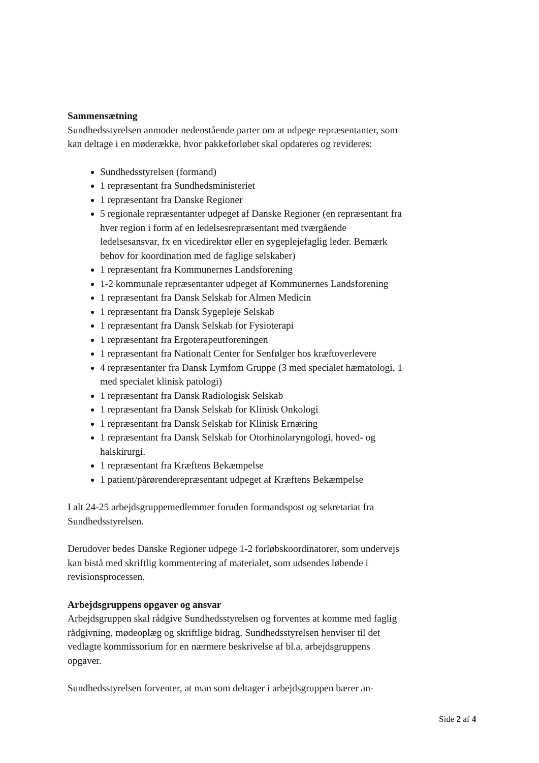Sammensætning
Sundhedsstyrelsen anmoder nedenstående parter om at udpege repræsentanter, som kan deltage i en møderække, hvor pakkeforløbet skal opdateres og revideres:
Sundhedsstyrelsen (formand)
1 repræsentant fra Sundhedsministeriet
1 repræsentant fra Danske Regioner
5 regionale repræsentanter udpeget af Danske Regioner (en repræsentant fra hver region i form af en ledelsesrepræsentant med tværgående ledelsesansvar, fx en vicedirektør eller en sygeplejefaglig leder. Bemærk behov for koordination med de faglige selskaber)
1 repræsentant fra Kommunernes Landsforening
1-2 kommunale repræsentanter udpeget af Kommunernes Landsforening
1 repræsentant fra Dansk Selskab for Almen Medicin
1 repræsentant fra Dansk Sygepleje Selskab
1 repræsentant fra Dansk Selskab for Fysioterapi
1 repræsentant fra Ergoterapeutforeningen
1 repræsentant fra Nationalt Center for Senfølger hos kræftoverlevere
4 repræsentanter fra Dansk Lymfom Gruppe (3 med specialet hæmatologi, 1 med specialet klinisk patologi)
1 repræsentant fra Dansk Radiologisk Selskab
1 repræsentant fra Dansk Selskab for Klinisk Onkologi
1 repræsentant fra Dansk Selskab for Klinisk Ernæring
1 repræsentant fra Dansk Selskab for Otorhinolaryngologi, hoved- og halskirurgi.
1 repræsentant fra Kræftens Bekæmpelse
1 patient/pårørenderepræsentant udpeget af Kræftens Bekæmpelse
I alt 24-25 arbejdsgruppemedlemmer foruden formandspost og sekretariat fra Sundhedsstyrelsen.
Derudover bedes Danske Regioner udpege 1-2 forløbskoordinatorer, som undervejs kan bistå med skriftlig kommentering af materialet, som udsendes løbende i revisionsprocessen.
Arbejdsgruppens opgaver og ansvar
Arbejdsgruppen skal rådgive Sundhedsstyrelsen og forventes at komme med faglig rådgivning, mødeoplæg og skriftlige bidrag. Sundhedsstyrelsen henviser til det vedlagte kommissorium for en nærmere beskrivelse af bl.a. arbejdsgruppens opgaver.
Sundhedsstyrelsen forventer, at man som deltager i arbejdsgruppen bærer an-
Side 2 af 4